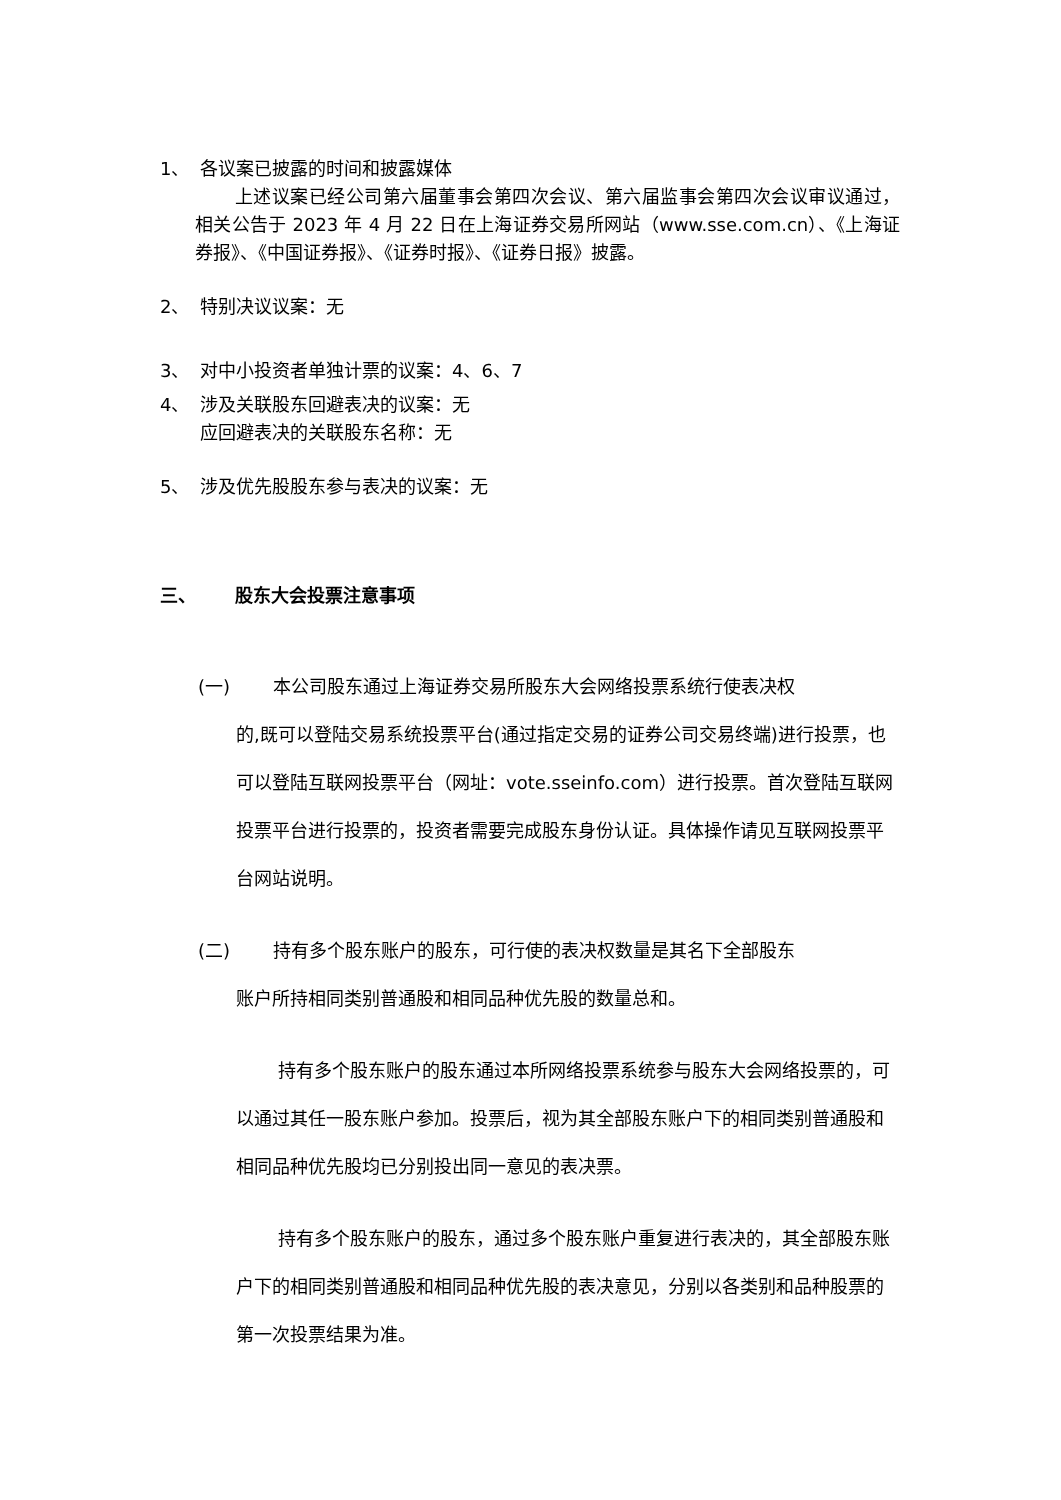1、 各议案已披露的时间和披露媒体
上述议案已经公司第六届董事会第四次会议、第六届监事会第四次会议审议通过，相关公告于 2023 年 4 月 22 日在上海证券交易所网站（www.sse.com.cn）、《上海证券报》、《中国证券报》、《证券时报》、《证券日报》披露。
2、 特别决议议案：无
3、 对中小投资者单独计票的议案：4、6、7
4、 涉及关联股东回避表决的议案：无
应回避表决的关联股东名称：无
5、 涉及优先股股东参与表决的议案：无
三、 股东大会投票注意事项
(一) 本公司股东通过上海证券交易所股东大会网络投票系统行使表决权
的,既可以登陆交易系统投票平台(通过指定交易的证券公司交易终端)进行投票，也可以登陆互联网投票平台（网址：vote.sseinfo.com）进行投票。首次登陆互联网投票平台进行投票的，投资者需要完成股东身份认证。具体操作请见互联网投票平台网站说明。
(二) 持有多个股东账户的股东，可行使的表决权数量是其名下全部股东
账户所持相同类别普通股和相同品种优先股的数量总和。
持有多个股东账户的股东通过本所网络投票系统参与股东大会网络投票的，可以通过其任一股东账户参加。投票后，视为其全部股东账户下的相同类别普通股和相同品种优先股均已分别投出同一意见的表决票。
持有多个股东账户的股东，通过多个股东账户重复进行表决的，其全部股东账户下的相同类别普通股和相同品种优先股的表决意见，分别以各类别和品种股票的第一次投票结果为准。